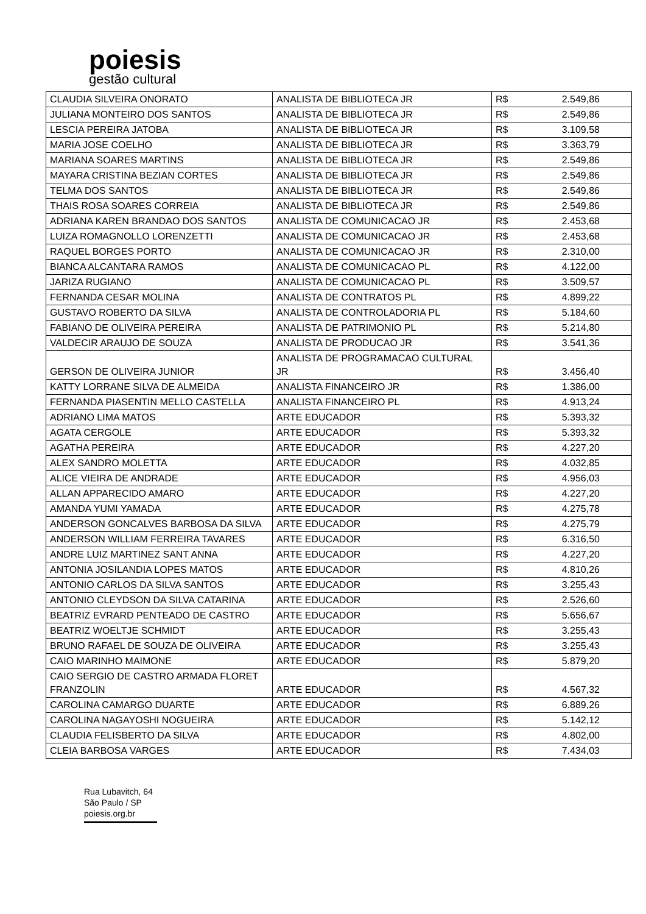poiesis
gestão cultural
| CLAUDIA SILVEIRA ONORATO | ANALISTA DE BIBLIOTECA JR | R$ | 2.549,86 |
| JULIANA MONTEIRO DOS SANTOS | ANALISTA DE BIBLIOTECA JR | R$ | 2.549,86 |
| LESCIA PEREIRA JATOBA | ANALISTA DE BIBLIOTECA JR | R$ | 3.109,58 |
| MARIA JOSE COELHO | ANALISTA DE BIBLIOTECA JR | R$ | 3.363,79 |
| MARIANA SOARES MARTINS | ANALISTA DE BIBLIOTECA JR | R$ | 2.549,86 |
| MAYARA CRISTINA BEZIAN CORTES | ANALISTA DE BIBLIOTECA JR | R$ | 2.549,86 |
| TELMA DOS SANTOS | ANALISTA DE BIBLIOTECA JR | R$ | 2.549,86 |
| THAIS ROSA SOARES CORREIA | ANALISTA DE BIBLIOTECA JR | R$ | 2.549,86 |
| ADRIANA KAREN BRANDAO DOS SANTOS | ANALISTA DE COMUNICACAO JR | R$ | 2.453,68 |
| LUIZA ROMAGNOLLO LORENZETTI | ANALISTA DE COMUNICACAO JR | R$ | 2.453,68 |
| RAQUEL BORGES PORTO | ANALISTA DE COMUNICACAO JR | R$ | 2.310,00 |
| BIANCA ALCANTARA RAMOS | ANALISTA DE COMUNICACAO PL | R$ | 4.122,00 |
| JARIZA RUGIANO | ANALISTA DE COMUNICACAO PL | R$ | 3.509,57 |
| FERNANDA CESAR MOLINA | ANALISTA DE CONTRATOS PL | R$ | 4.899,22 |
| GUSTAVO ROBERTO DA SILVA | ANALISTA DE CONTROLADORIA PL | R$ | 5.184,60 |
| FABIANO DE OLIVEIRA PEREIRA | ANALISTA DE PATRIMONIO PL | R$ | 5.214,80 |
| VALDECIR ARAUJO DE SOUZA | ANALISTA DE PRODUCAO JR | R$ | 3.541,36 |
| GERSON DE OLIVEIRA JUNIOR | ANALISTA DE PROGRAMACAO CULTURAL JR | R$ | 3.456,40 |
| KATTY LORRANE SILVA DE ALMEIDA | ANALISTA FINANCEIRO JR | R$ | 1.386,00 |
| FERNANDA PIASENTIN MELLO CASTELLA | ANALISTA FINANCEIRO PL | R$ | 4.913,24 |
| ADRIANO LIMA MATOS | ARTE EDUCADOR | R$ | 5.393,32 |
| AGATA CERGOLE | ARTE EDUCADOR | R$ | 5.393,32 |
| AGATHA PEREIRA | ARTE EDUCADOR | R$ | 4.227,20 |
| ALEX SANDRO MOLETTA | ARTE EDUCADOR | R$ | 4.032,85 |
| ALICE VIEIRA DE ANDRADE | ARTE EDUCADOR | R$ | 4.956,03 |
| ALLAN APPARECIDO AMARO | ARTE EDUCADOR | R$ | 4.227,20 |
| AMANDA YUMI YAMADA | ARTE EDUCADOR | R$ | 4.275,78 |
| ANDERSON GONCALVES BARBOSA DA SILVA | ARTE EDUCADOR | R$ | 4.275,79 |
| ANDERSON WILLIAM FERREIRA TAVARES | ARTE EDUCADOR | R$ | 6.316,50 |
| ANDRE LUIZ MARTINEZ SANT ANNA | ARTE EDUCADOR | R$ | 4.227,20 |
| ANTONIA JOSILANDIA LOPES MATOS | ARTE EDUCADOR | R$ | 4.810,26 |
| ANTONIO CARLOS DA SILVA SANTOS | ARTE EDUCADOR | R$ | 3.255,43 |
| ANTONIO CLEYDSON DA SILVA CATARINA | ARTE EDUCADOR | R$ | 2.526,60 |
| BEATRIZ EVRARD PENTEADO DE CASTRO | ARTE EDUCADOR | R$ | 5.656,67 |
| BEATRIZ WOELTJE SCHMIDT | ARTE EDUCADOR | R$ | 3.255,43 |
| BRUNO RAFAEL DE SOUZA DE OLIVEIRA | ARTE EDUCADOR | R$ | 3.255,43 |
| CAIO MARINHO MAIMONE | ARTE EDUCADOR | R$ | 5.879,20 |
| CAIO SERGIO DE CASTRO ARMADA FLORET FRANZOLIN | ARTE EDUCADOR | R$ | 4.567,32 |
| CAROLINA CAMARGO DUARTE | ARTE EDUCADOR | R$ | 6.889,26 |
| CAROLINA NAGAYOSHI NOGUEIRA | ARTE EDUCADOR | R$ | 5.142,12 |
| CLAUDIA FELISBERTO DA SILVA | ARTE EDUCADOR | R$ | 4.802,00 |
| CLEIA BARBOSA VARGES | ARTE EDUCADOR | R$ | 7.434,03 |
Rua Lubavitch, 64
São Paulo / SP
poiesis.org.br